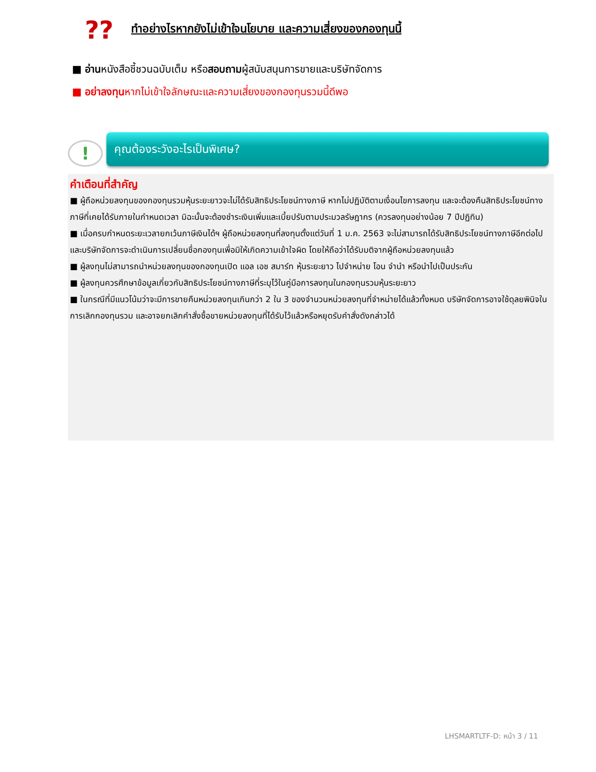??
ทำอย่างไรหากยังไม่เข้าใจนโยบาย และความเสี่ยงของกองทุนนี้
■ อ่านหนังสือชี้ชวนฉบับเต็ม หรือสอบถามผู้สนับสนุนการขายและบริษัทจัดการ
■ อย่าลงทุนหากไม่เข้าใจลักษณะและความเสี่ยงของกองทุนรวมนี้ดีพอ
!
คุณต้องระวังอะไรเป็นพิเศษ?
คำเตือนที่สำคัญ
■ ผู้ถือหน่วยลงทุนของกองทุนรวมหุ้นระยะยาวจะไม่ได้รับสิทธิประโยชน์ทางภาษี หากไม่ปฏิบัติตามเงื่อนไขการลงทุน และจะต้องคืนสิทธิประโยชน์ทางภาษีที่เคยได้รับภายในกำหนดเวลา มิฉะนั้นจะต้องชำระเงินเพิ่มและเบี้ยปรับตามประมวลรัษฎากร (ควรลงทุนอย่างน้อย 7 ปีปฏิทิน)
■ เมื่อครบกำหนดระยะเวลายกเว้นภาษีเงินได้ฯ ผู้ถือหน่วยลงทุนที่ลงทุนตั้งแต่วันที่ 1 ม.ค. 2563 จะไม่สามารถได้รับสิทธิประโยชน์ทางภาษีอีกต่อไป และบริษัทจัดการจะดำเนินการเปลี่ยนชื่อกองทุนเพื่อมิให้เกิดความเข้าใจผิด โดยให้ถือว่าได้รับมติจากผู้ถือหน่วยลงทุนแล้ว
■ ผู้ลงทุนไม่สามารถนำหน่วยลงทุนของกองทุนเปิด แอล เอช สมาร์ท หุ้นระยะยาว ไปจำหน่าย โอน จำนำ หรือนำไปเป็นประกัน
■ ผู้ลงทุนควรศึกษาข้อมูลเกี่ยวกับสิทธิประโยชน์ทางภาษีที่ระบุไว้ในคู่มือการลงทุนในกองทุนรวมหุ้นระยะยาว
■ ในกรณีที่มีแนวโน้มว่าจะมีการขายคืนหน่วยลงทุนเกินกว่า 2 ใน 3 ของจำนวนหน่วยลงทุนที่จำหน่ายได้แล้วทั้งหมด บริษัทจัดการอาจใช้ดุลยพินิจในการเลิกกองทุนรวม และอาจยกเลิกคำสั่งซื้อขายหน่วยลงทุนที่ได้รับไว้แล้วหรือหยุดรับคำสั่งดังกล่าวได้
LHSMARTLTF-D: หน้า 3 / 11